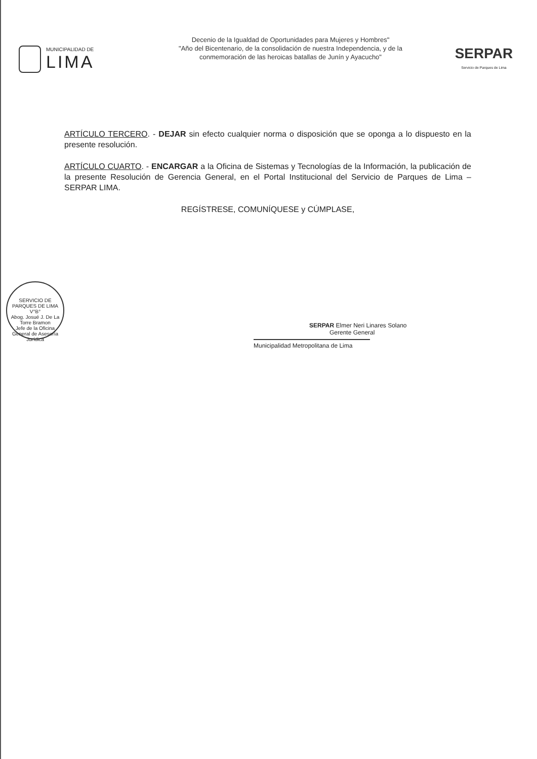MUNICIPALIDAD DE
LIMA
Decenio de la Igualdad de Oportunidades para Mujeres y Hombres"
"Año del Bicentenario, de la consolidación de nuestra Independencia, y de la
conmemoración de las heroicas batallas de Junín y Ayacucho"
SERPAR
Servicio de Parques de Lima
ARTÍCULO TERCERO. - DEJAR sin efecto cualquier norma o disposición que se oponga a lo dispuesto en la presente resolución.
ARTÍCULO CUARTO. - ENCARGAR a la Oficina de Sistemas y Tecnologías de la Información, la publicación de la presente Resolución de Gerencia General, en el Portal Institucional del Servicio de Parques de Lima – SERPAR LIMA.
REGÍSTRESE, COMUNÍQUESE y CÚMPLASE,
SERVICIO DE PARQUES DE LIMA
V°B°
Abog. Josué J. De La Torre Bramon
Jefe de la Oficina General de Asesoría Jurídica
SERPAR Elmer Neri Linares Solano
Gerente General
Municipalidad Metropolitana de Lima